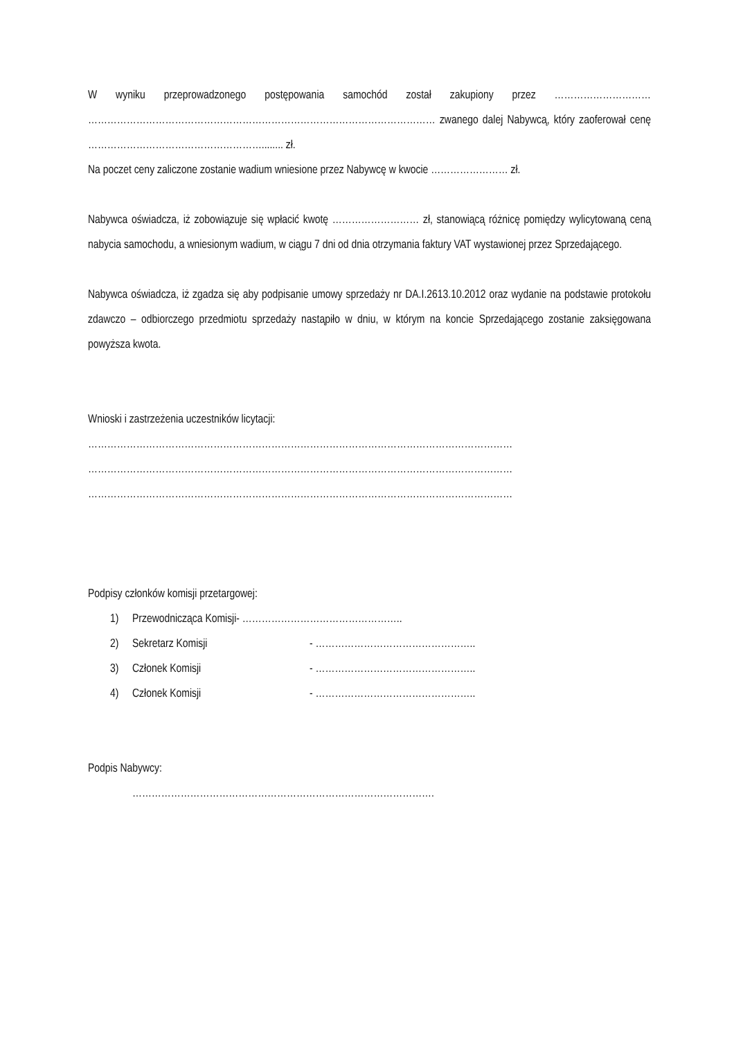W wyniku przeprowadzonego postępowania samochód został zakupiony przez ………………………… ……………………………………………………………………………………………… zwanego dalej Nabywcą, który zaoferował cenę ………………………………………………........ zł.
Na poczet ceny zaliczone zostanie wadium wniesione przez Nabywcę w kwocie …………………… zł.
Nabywca oświadcza, iż zobowiązuje się wpłacić kwotę ……………………… zł, stanowiącą różnicę pomiędzy wylicytowaną ceną nabycia samochodu, a wniesionym wadium, w ciągu 7 dni od dnia otrzymania faktury VAT wystawionej przez Sprzedającego.
Nabywca oświadcza, iż zgadza się aby podpisanie umowy sprzedaży nr DA.I.2613.10.2012 oraz wydanie na podstawie protokołu zdawczo – odbiorczego przedmiotu sprzedaży nastąpiło w dniu, w którym na koncie Sprzedającego zostanie zaksięgowana powyższa kwota.
Wnioski i zastrzeżenia uczestników licytacji:
……………………………………………………………………………………………………………………
……………………………………………………………………………………………………………………
……………………………………………………………………………………………………………………
Podpisy członków komisji przetargowej:
1) Przewodnicząca Komisji- …………………………………………..
2) Sekretarz Komisji - …………………………………………..
3) Członek Komisji - …………………………………………..
4) Członek Komisji - …………………………………………..
Podpis Nabywcy:
………………………………………………………………………………….